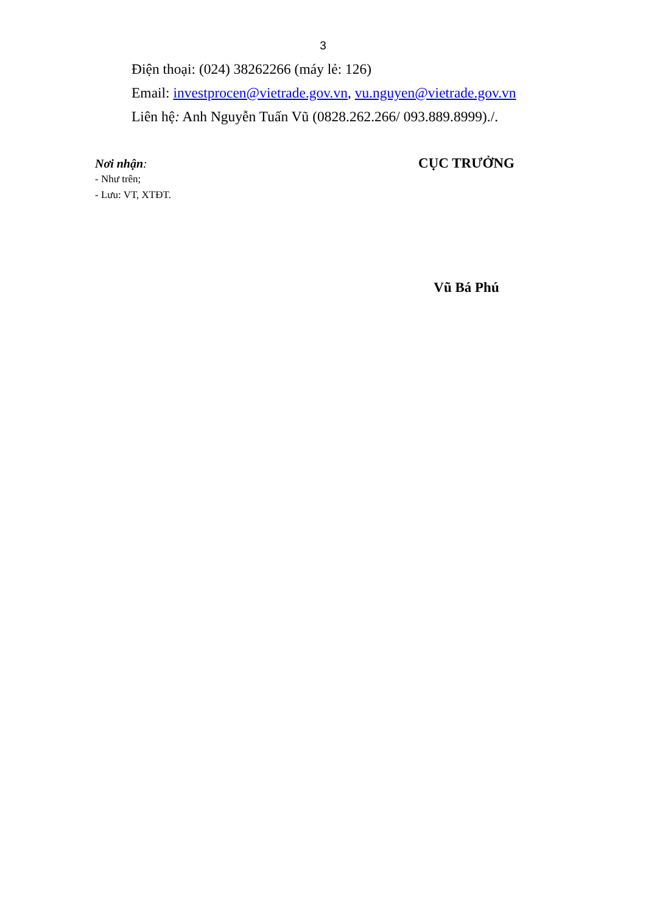3
Điện thoại: (024) 38262266 (máy lẻ: 126)
Email: investprocen@vietrade.gov.vn, vu.nguyen@vietrade.gov.vn
Liên hệ: Anh Nguyễn Tuấn Vũ (0828.262.266/ 093.889.8999)./.
Nơi nhận:
- Như trên;
- Lưu: VT, XTĐT.
CỤC TRƯỞNG
Vũ Bá Phú